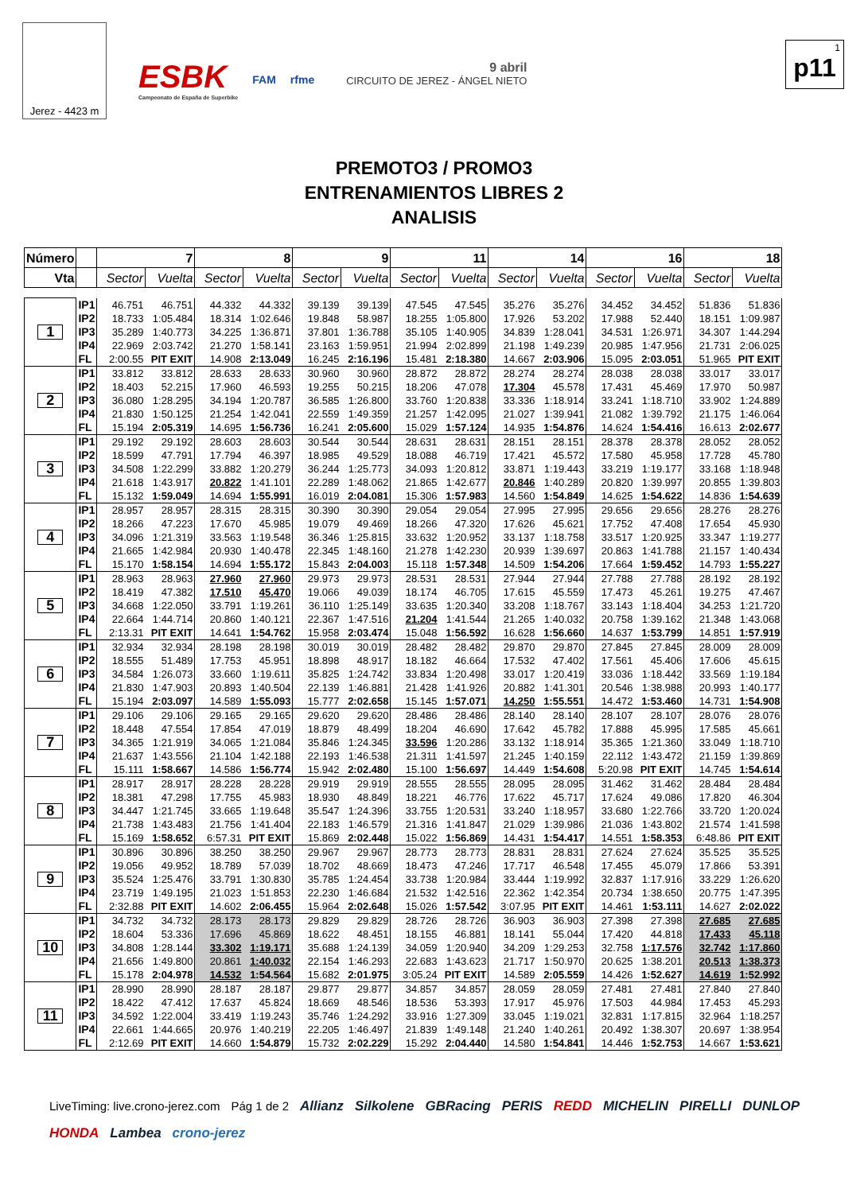Jerez - 4423 m
ESBK
Campeonato de España de Superbike FAM rfme
9 abril
CIRCUITO DE JEREZ - ÁNGEL NIETO
1
p11
PREMOTO3 / PROMO3
ENTRENAMIENTOS LIBRES 2
ANALISIS
| Número | | 7 | | 8 | | 9 | | 11 | | 14 | | 16 | | 18 | |
| --- | --- | --- | --- | --- | --- | --- | --- | --- | --- | --- | --- | --- | --- | --- | --- |
| Vta | | Sector | Vuelta | Sector | Vuelta | Sector | Vuelta | Sector | Vuelta | Sector | Vuelta | Sector | Vuelta | Sector | Vuelta |
| 1 | IP1 | 46.751 | 46.751 | 44.332 | 44.332 | 39.139 | 39.139 | 47.545 | 47.545 | 35.276 | 35.276 | 34.452 | 34.452 | 51.836 | 51.836 |
| | IP2 | 18.733 | 1:05.484 | 18.314 | 1:02.646 | 19.848 | 58.987 | 18.255 | 1:05.800 | 17.926 | 53.202 | 17.988 | 52.440 | 18.151 | 1:09.987 |
| | IP3 | 35.289 | 1:40.773 | 34.225 | 1:36.871 | 37.801 | 1:36.788 | 35.105 | 1:40.905 | 34.839 | 1:28.041 | 34.531 | 1:26.971 | 34.307 | 1:44.294 |
| | IP4 | 22.969 | 2:03.742 | 21.270 | 1:58.141 | 23.163 | 1:59.951 | 21.994 | 2:02.899 | 21.198 | 1:49.239 | 20.985 | 1:47.956 | 21.731 | 2:06.025 |
| | FL | 2:00.55 | PIT EXIT | 14.908 | 2:13.049 | 16.245 | 2:16.196 | 15.481 | 2:18.380 | 14.667 | 2:03.906 | 15.095 | 2:03.051 | 51.965 | PIT EXIT |
| 2 | IP1 | 33.812 | 33.812 | 28.633 | 28.633 | 30.960 | 30.960 | 28.872 | 28.872 | 28.274 | 28.274 | 28.038 | 28.038 | 33.017 | 33.017 |
| | IP2 | 18.403 | 52.215 | 17.960 | 46.593 | 19.255 | 50.215 | 18.206 | 47.078 | 17.304 | 45.578 | 17.431 | 45.469 | 17.970 | 50.987 |
| | IP3 | 36.080 | 1:28.295 | 34.194 | 1:20.787 | 36.585 | 1:26.800 | 33.760 | 1:20.838 | 33.336 | 1:18.914 | 33.241 | 1:18.710 | 33.902 | 1:24.889 |
| | IP4 | 21.830 | 1:50.125 | 21.254 | 1:42.041 | 22.559 | 1:49.359 | 21.257 | 1:42.095 | 21.027 | 1:39.941 | 21.082 | 1:39.792 | 21.175 | 1:46.064 |
| | FL | 15.194 | 2:05.319 | 14.695 | 1:56.736 | 16.241 | 2:05.600 | 15.029 | 1:57.124 | 14.935 | 1:54.876 | 14.624 | 1:54.416 | 16.613 | 2:02.677 |
| 3 | IP1 | 29.192 | 29.192 | 28.603 | 28.603 | 30.544 | 30.544 | 28.631 | 28.631 | 28.151 | 28.151 | 28.378 | 28.378 | 28.052 | 28.052 |
| | IP2 | 18.599 | 47.791 | 17.794 | 46.397 | 18.985 | 49.529 | 18.088 | 46.719 | 17.421 | 45.572 | 17.580 | 45.958 | 17.728 | 45.780 |
| | IP3 | 34.508 | 1:22.299 | 33.882 | 1:20.279 | 36.244 | 1:25.773 | 34.093 | 1:20.812 | 33.871 | 1:19.443 | 33.219 | 1:19.177 | 33.168 | 1:18.948 |
| | IP4 | 21.618 | 1:43.917 | 20.822 | 1:41.101 | 22.289 | 1:48.062 | 21.865 | 1:42.677 | 20.846 | 1:40.289 | 20.820 | 1:39.997 | 20.855 | 1:39.803 |
| | FL | 15.132 | 1:59.049 | 14.694 | 1:55.991 | 16.019 | 2:04.081 | 15.306 | 1:57.983 | 14.560 | 1:54.849 | 14.625 | 1:54.622 | 14.836 | 1:54.639 |
| 4 | IP1 | 28.957 | 28.957 | 28.315 | 28.315 | 30.390 | 30.390 | 29.054 | 29.054 | 27.995 | 27.995 | 29.656 | 29.656 | 28.276 | 28.276 |
| | IP2 | 18.266 | 47.223 | 17.670 | 45.985 | 19.079 | 49.469 | 18.266 | 47.320 | 17.626 | 45.621 | 17.752 | 47.408 | 17.654 | 45.930 |
| | IP3 | 34.096 | 1:21.319 | 33.563 | 1:19.548 | 36.346 | 1:25.815 | 33.632 | 1:20.952 | 33.137 | 1:18.758 | 33.517 | 1:20.925 | 33.347 | 1:19.277 |
| | IP4 | 21.665 | 1:42.984 | 20.930 | 1:40.478 | 22.345 | 1:48.160 | 21.278 | 1:42.230 | 20.939 | 1:39.697 | 20.863 | 1:41.788 | 21.157 | 1:40.434 |
| | FL | 15.170 | 1:58.154 | 14.694 | 1:55.172 | 15.843 | 2:04.003 | 15.118 | 1:57.348 | 14.509 | 1:54.206 | 17.664 | 1:59.452 | 14.793 | 1:55.227 |
| 5 | IP1 | 28.963 | 28.963 | 27.960 | 27.960 | 29.973 | 29.973 | 28.531 | 28.531 | 27.944 | 27.944 | 27.788 | 27.788 | 28.192 | 28.192 |
| | IP2 | 18.419 | 47.382 | 17.510 | 45.470 | 19.066 | 49.039 | 18.174 | 46.705 | 17.615 | 45.559 | 17.473 | 45.261 | 19.275 | 47.467 |
| | IP3 | 34.668 | 1:22.050 | 33.791 | 1:19.261 | 36.110 | 1:25.149 | 33.635 | 1:20.340 | 33.208 | 1:18.767 | 33.143 | 1:18.404 | 34.253 | 1:21.720 |
| | IP4 | 22.664 | 1:44.714 | 20.860 | 1:40.121 | 22.367 | 1:47.516 | 21.204 | 1:41.544 | 21.265 | 1:40.032 | 20.758 | 1:39.162 | 21.348 | 1:43.068 |
| | FL | 2:13.31 | PIT EXIT | 14.641 | 1:54.762 | 15.958 | 2:03.474 | 15.048 | 1:56.592 | 16.628 | 1:56.660 | 14.637 | 1:53.799 | 14.851 | 1:57.919 |
| 6 | IP1 | 32.934 | 32.934 | 28.198 | 28.198 | 30.019 | 30.019 | 28.482 | 28.482 | 29.870 | 29.870 | 27.845 | 27.845 | 28.009 | 28.009 |
| | IP2 | 18.555 | 51.489 | 17.753 | 45.951 | 18.898 | 48.917 | 18.182 | 46.664 | 17.532 | 47.402 | 17.561 | 45.406 | 17.606 | 45.615 |
| | IP3 | 34.584 | 1:26.073 | 33.660 | 1:19.611 | 35.825 | 1:24.742 | 33.834 | 1:20.498 | 33.017 | 1:20.419 | 33.036 | 1:18.442 | 33.569 | 1:19.184 |
| | IP4 | 21.830 | 1:47.903 | 20.893 | 1:40.504 | 22.139 | 1:46.881 | 21.428 | 1:41.926 | 20.882 | 1:41.301 | 20.546 | 1:38.988 | 20.993 | 1:40.177 |
| | FL | 15.194 | 2:03.097 | 14.589 | 1:55.093 | 15.777 | 2:02.658 | 15.145 | 1:57.071 | 14.250 | 1:55.551 | 14.472 | 1:53.460 | 14.731 | 1:54.908 |
| 7 | IP1 | 29.106 | 29.106 | 29.165 | 29.165 | 29.620 | 29.620 | 28.486 | 28.486 | 28.140 | 28.140 | 28.107 | 28.107 | 28.076 | 28.076 |
| | IP2 | 18.448 | 47.554 | 17.854 | 47.019 | 18.879 | 48.499 | 18.204 | 46.690 | 17.642 | 45.782 | 17.888 | 45.995 | 17.585 | 45.661 |
| | IP3 | 34.365 | 1:21.919 | 34.065 | 1:21.084 | 35.846 | 1:24.345 | 33.596 | 1:20.286 | 33.132 | 1:18.914 | 35.365 | 1:21.360 | 33.049 | 1:18.710 |
| | IP4 | 21.637 | 1:43.556 | 21.104 | 1:42.188 | 22.193 | 1:46.538 | 21.311 | 1:41.597 | 21.245 | 1:40.159 | 22.112 | 1:43.472 | 21.159 | 1:39.869 |
| | FL | 15.111 | 1:58.667 | 14.586 | 1:56.774 | 15.942 | 2:02.480 | 15.100 | 1:56.697 | 14.449 | 1:54.608 | 5:20.98 | PIT EXIT | 14.745 | 1:54.614 |
| 8 | IP1 | 28.917 | 28.917 | 28.228 | 28.228 | 29.919 | 29.919 | 28.555 | 28.555 | 28.095 | 28.095 | 31.462 | 31.462 | 28.484 | 28.484 |
| | IP2 | 18.381 | 47.298 | 17.755 | 45.983 | 18.930 | 48.849 | 18.221 | 46.776 | 17.622 | 45.717 | 17.624 | 49.086 | 17.820 | 46.304 |
| | IP3 | 34.447 | 1:21.745 | 33.665 | 1:19.648 | 35.547 | 1:24.396 | 33.755 | 1:20.531 | 33.240 | 1:18.957 | 33.680 | 1:22.766 | 33.720 | 1:20.024 |
| | IP4 | 21.738 | 1:43.483 | 21.756 | 1:41.404 | 22.183 | 1:46.579 | 21.316 | 1:41.847 | 21.029 | 1:39.986 | 21.036 | 1:43.802 | 21.574 | 1:41.598 |
| | FL | 15.169 | 1:58.652 | 6:57.31 | PIT EXIT | 15.869 | 2:02.448 | 15.022 | 1:56.869 | 14.431 | 1:54.417 | 14.551 | 1:58.353 | 6:48.86 | PIT EXIT |
| 9 | IP1 | 30.896 | 30.896 | 38.250 | 38.250 | 29.967 | 29.967 | 28.773 | 28.773 | 28.831 | 28.831 | 27.624 | 27.624 | 35.525 | 35.525 |
| | IP2 | 19.056 | 49.952 | 18.789 | 57.039 | 18.702 | 48.669 | 18.473 | 47.246 | 17.717 | 46.548 | 17.455 | 45.079 | 17.866 | 53.391 |
| | IP3 | 35.524 | 1:25.476 | 33.791 | 1:30.830 | 35.785 | 1:24.454 | 33.738 | 1:20.984 | 33.444 | 1:19.992 | 32.837 | 1:17.916 | 33.229 | 1:26.620 |
| | IP4 | 23.719 | 1:49.195 | 21.023 | 1:51.853 | 22.230 | 1:46.684 | 21.532 | 1:42.516 | 22.362 | 1:42.354 | 20.734 | 1:38.650 | 20.775 | 1:47.395 |
| | FL | 2:32.88 | PIT EXIT | 14.602 | 2:06.455 | 15.964 | 2:02.648 | 15.026 | 1:57.542 | 3:07.95 | PIT EXIT | 14.461 | 1:53.111 | 14.627 | 2:02.022 |
| 10 | IP1 | 34.732 | 34.732 | 28.173 | 28.173 | 29.829 | 29.829 | 28.726 | 28.726 | 36.903 | 36.903 | 27.398 | 27.398 | 27.685 | 27.685 |
| | IP2 | 18.604 | 53.336 | 17.696 | 45.869 | 18.622 | 48.451 | 18.155 | 46.881 | 18.141 | 55.044 | 17.420 | 44.818 | 17.433 | 45.118 |
| | IP3 | 34.808 | 1:28.144 | 33.302 | 1:19.171 | 35.688 | 1:24.139 | 34.059 | 1:20.940 | 34.209 | 1:29.253 | 32.758 | 1:17.576 | 32.742 | 1:17.860 |
| | IP4 | 21.656 | 1:49.800 | 20.861 | 1:40.032 | 22.154 | 1:46.293 | 22.683 | 1:43.623 | 21.717 | 1:50.970 | 20.625 | 1:38.201 | 20.513 | 1:38.373 |
| | FL | 15.178 | 2:04.978 | 14.532 | 1:54.564 | 15.682 | 2:01.975 | 3:05.24 | PIT EXIT | 14.589 | 2:05.559 | 14.426 | 1:52.627 | 14.619 | 1:52.992 |
| 11 | IP1 | 28.990 | 28.990 | 28.187 | 28.187 | 29.877 | 29.877 | 34.857 | 34.857 | 28.059 | 28.059 | 27.481 | 27.481 | 27.840 | 27.840 |
| | IP2 | 18.422 | 47.412 | 17.637 | 45.824 | 18.669 | 48.546 | 18.536 | 53.393 | 17.917 | 45.976 | 17.503 | 44.984 | 17.453 | 45.293 |
| | IP3 | 34.592 | 1:22.004 | 33.419 | 1:19.243 | 35.746 | 1:24.292 | 33.916 | 1:27.309 | 33.045 | 1:19.021 | 32.831 | 1:17.815 | 32.964 | 1:18.257 |
| | IP4 | 22.661 | 1:44.665 | 20.976 | 1:40.219 | 22.205 | 1:46.497 | 21.839 | 1:49.148 | 21.240 | 1:40.261 | 20.492 | 1:38.307 | 20.697 | 1:38.954 |
| | FL | 2:12.69 | PIT EXIT | 14.660 | 1:54.879 | 15.732 | 2:02.229 | 15.292 | 2:04.440 | 14.580 | 1:54.841 | 14.446 | 1:52.753 | 14.667 | 1:53.621 |
LiveTiming: live.crono-jerez.com Pág 1 de 2 Allianz Silkolene GBRacing PERIS REDD MICHELIN PIRELLI DUNLOP HONDA Lambea crono-jerez